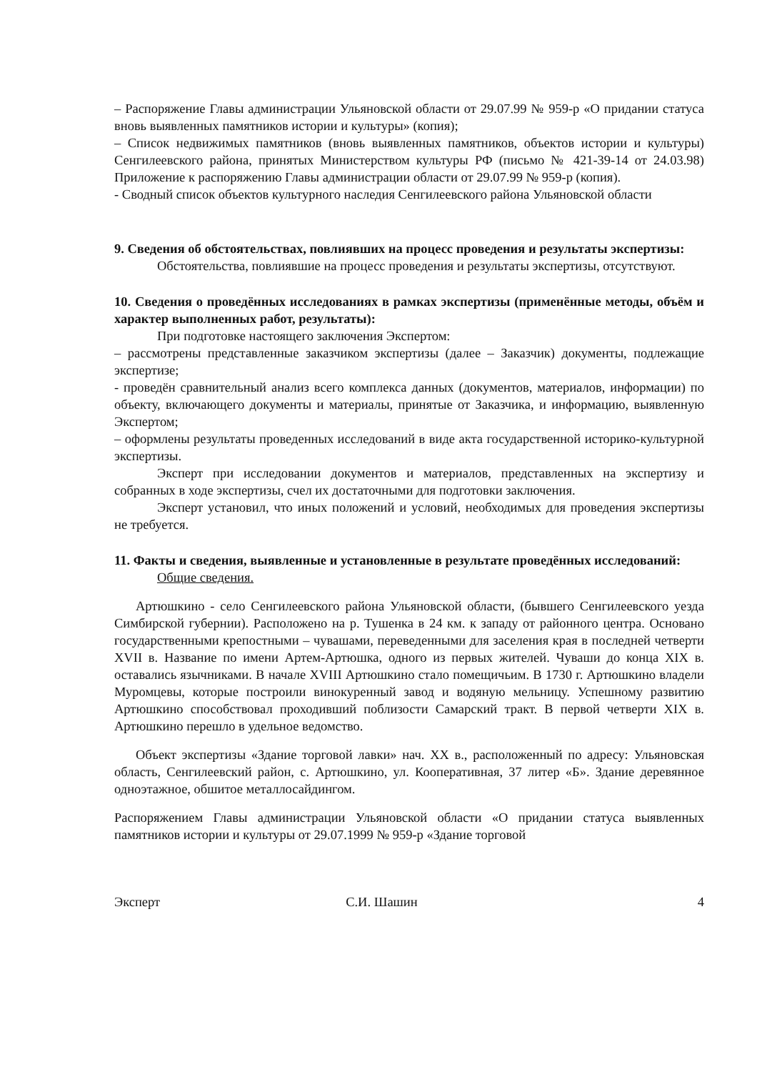– Распоряжение Главы администрации Ульяновской области от 29.07.99 № 959-р «О придании статуса вновь выявленных памятников истории и культуры» (копия);
– Список недвижимых памятников (вновь выявленных памятников, объектов истории и культуры) Сенгилеевского района, принятых Министерством культуры РФ (письмо № 421-39-14 от 24.03.98) Приложение к распоряжению Главы администрации области от 29.07.99 № 959-р (копия).
- Сводный список объектов культурного наследия Сенгилеевского района Ульяновской области
9. Сведения об обстоятельствах, повлиявших на процесс проведения и результаты экспертизы:
Обстоятельства, повлиявшие на процесс проведения и результаты экспертизы, отсутствуют.
10. Сведения о проведённых исследованиях в рамках экспертизы (применённые методы, объём и характер выполненных работ, результаты):
При подготовке настоящего заключения Экспертом:
– рассмотрены представленные заказчиком экспертизы (далее – Заказчик) документы, подлежащие экспертизе;
- проведён сравнительный анализ всего комплекса данных (документов, материалов, информации) по объекту, включающего документы и материалы, принятые от Заказчика, и информацию, выявленную Экспертом;
– оформлены результаты проведенных исследований в виде акта государственной историко-культурной экспертизы.
Эксперт при исследовании документов и материалов, представленных на экспертизу и собранных в ходе экспертизы, счел их достаточными для подготовки заключения.
Эксперт установил, что иных положений и условий, необходимых для проведения экспертизы не требуется.
11. Факты и сведения, выявленные и установленные в результате проведённых исследований:
Общие сведения.
Артюшкино - село Сенгилеевского района Ульяновской области, (бывшего Сенгилеевского уезда Симбирской губернии). Расположено на р. Тушенка в 24 км. к западу от районного центра. Основано государственными крепостными – чувашами, переведенными для заселения края в последней четверти XVII в. Название по имени Артем-Артюшка, одного из первых жителей. Чуваши до конца XIX в. оставались язычниками. В начале XVIII Артюшкино стало помещичьим. В 1730 г. Артюшкино владели Муромцевы, которые построили винокуренный завод и водяную мельницу. Успешному развитию Артюшкино способствовал проходивший поблизости Самарский тракт. В первой четверти XIX в. Артюшкино перешло в удельное ведомство.
Объект экспертизы «Здание торговой лавки» нач. XX в., расположенный по адресу: Ульяновская область, Сенгилеевский район, с. Артюшкино, ул. Кооперативная, 37 литер «Б». Здание деревянное одноэтажное, обшитое металлосайдингом.
Распоряжением Главы администрации Ульяновской области «О придании статуса выявленных памятников истории и культуры от 29.07.1999 № 959-р «Здание торговой
Эксперт С.И. Шашин 4